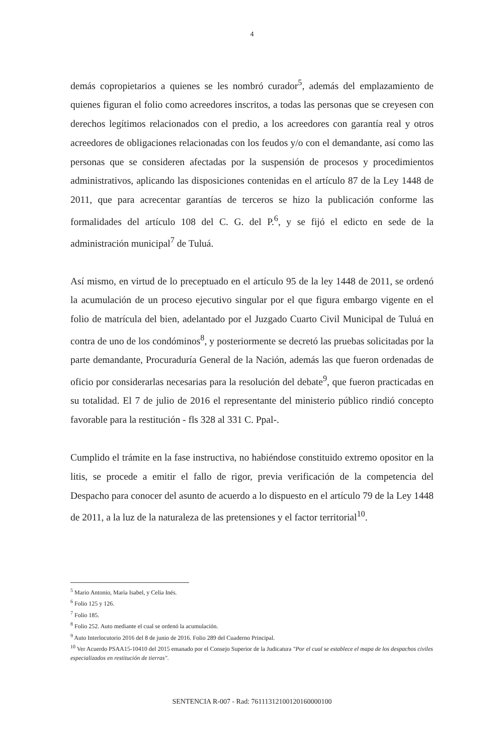4
demás copropietarios a quienes se les nombró curador<sup>5</sup>, además del emplazamiento de quienes figuran el folio como acreedores inscritos, a todas las personas que se creyesen con derechos legítimos relacionados con el predio, a los acreedores con garantía real y otros acreedores de obligaciones relacionadas con los feudos y/o con el demandante, así como las personas que se consideren afectadas por la suspensión de procesos y procedimientos administrativos, aplicando las disposiciones contenidas en el artículo 87 de la Ley 1448 de 2011, que para acrecentar garantías de terceros se hizo la publicación conforme las formalidades del artículo 108 del C. G. del P.<sup>6</sup>, y se fijó el edicto en sede de la administración municipal<sup>7</sup> de Tuluá.
Así mismo, en virtud de lo preceptuado en el artículo 95 de la ley 1448 de 2011, se ordenó la acumulación de un proceso ejecutivo singular por el que figura embargo vigente en el folio de matrícula del bien, adelantado por el Juzgado Cuarto Civil Municipal de Tuluá en contra de uno de los condóminos<sup>8</sup>, y posteriormente se decretó las pruebas solicitadas por la parte demandante, Procuraduría General de la Nación, además las que fueron ordenadas de oficio por considerarlas necesarias para la resolución del debate<sup>9</sup>, que fueron practicadas en su totalidad. El 7 de julio de 2016 el representante del ministerio público rindió concepto favorable para la restitución - fls 328 al 331 C. Ppal-.
Cumplido el trámite en la fase instructiva, no habiéndose constituido extremo opositor en la litis, se procede a emitir el fallo de rigor, previa verificación de la competencia del Despacho para conocer del asunto de acuerdo a lo dispuesto en el artículo 79 de la Ley 1448 de 2011, a la luz de la naturaleza de las pretensiones y el factor territorial<sup>10</sup>.
<sup>5</sup> Mario Antonio, María Isabel, y Celia Inés.
<sup>6</sup> Folio 125 y 126.
<sup>7</sup> Folio 185.
<sup>8</sup> Folio 252. Auto mediante el cual se ordenó la acumulación.
<sup>9</sup> Auto Interlocutorio 2016 del 8 de junio de 2016. Folio 289 del Cuaderno Principal.
<sup>10</sup> Ver Acuerdo PSAA15-10410 del 2015 emanado por el Consejo Superior de la Judicatura "Por el cual se establece el mapa de los despachos civiles especializados en restitución de tierras".
SENTENCIA R-007 - Rad: 76111312100120160000100